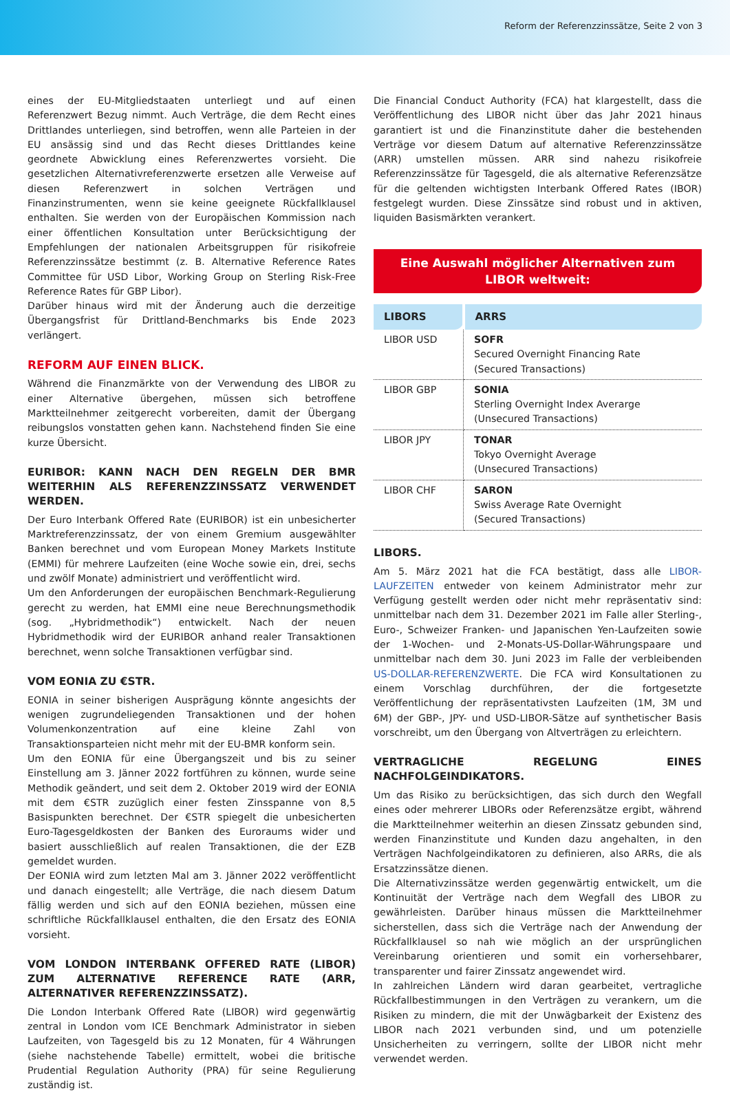Reform der Referenzzinssätze, Seite 2 von 3
eines der EU-Mitgliedstaaten unterliegt und auf einen Referenzwert Bezug nimmt. Auch Verträge, die dem Recht eines Drittlandes unterliegen, sind betroffen, wenn alle Parteien in der EU ansässig sind und das Recht dieses Drittlandes keine geordnete Abwicklung eines Referenzwertes vorsieht. Die gesetzlichen Alternativreferenzwerte ersetzen alle Verweise auf diesen Referenzwert in solchen Verträgen und Finanzinstrumenten, wenn sie keine geeignete Rückfallklausel enthalten. Sie werden von der Europäischen Kommission nach einer öffentlichen Konsultation unter Berücksichtigung der Empfehlungen der nationalen Arbeitsgruppen für risikofreie Referenzzinssätze bestimmt (z. B. Alternative Reference Rates Committee für USD Libor, Working Group on Sterling Risk-Free Reference Rates für GBP Libor).
Darüber hinaus wird mit der Änderung auch die derzeitige Übergangsfrist für Drittland-Benchmarks bis Ende 2023 verlängert.
REFORM AUF EINEN BLICK.
Während die Finanzmärkte von der Verwendung des LIBOR zu einer Alternative übergehen, müssen sich betroffene Marktteilnehmer zeitgerecht vorbereiten, damit der Übergang reibungslos vonstatten gehen kann. Nachstehend finden Sie eine kurze Übersicht.
EURIBOR: KANN NACH DEN REGELN DER BMR WEITERHIN ALS REFERENZZINSSATZ VERWENDET WERDEN.
Der Euro Interbank Offered Rate (EURIBOR) ist ein unbesicherter Marktreferenzzinssatz, der von einem Gremium ausgewählter Banken berechnet und vom European Money Markets Institute (EMMI) für mehrere Laufzeiten (eine Woche sowie ein, drei, sechs und zwölf Monate) administriert und veröffentlicht wird.
Um den Anforderungen der europäischen Benchmark-Regulierung gerecht zu werden, hat EMMI eine neue Berechnungsmethodik (sog. „Hybridmethodik“) entwickelt. Nach der neuen Hybridmethodik wird der EURIBOR anhand realer Transaktionen berechnet, wenn solche Transaktionen verfügbar sind.
VOM EONIA ZU €STR.
EONIA in seiner bisherigen Ausprägung könnte angesichts der wenigen zugrundeliegenden Transaktionen und der hohen Volumenkonzentration auf eine kleine Zahl von Transaktionsparteien nicht mehr mit der EU-BMR konform sein.
Um den EONIA für eine Übergangszeit und bis zu seiner Einstellung am 3. Jänner 2022 fortführen zu können, wurde seine Methodik geändert, und seit dem 2. Oktober 2019 wird der EONIA mit dem €STR zuzüglich einer festen Zinsspanne von 8,5 Basispunkten berechnet. Der €STR spiegelt die unbesicherten Euro-Tagesgeldkosten der Banken des Euroraums wider und basiert ausschließlich auf realen Transaktionen, die der EZB gemeldet wurden.
Der EONIA wird zum letzten Mal am 3. Jänner 2022 veröffentlicht und danach eingestellt; alle Verträge, die nach diesem Datum fällig werden und sich auf den EONIA beziehen, müssen eine schriftliche Rückfallklausel enthalten, die den Ersatz des EONIA vorsieht.
VOM LONDON INTERBANK OFFERED RATE (LIBOR) ZUM ALTERNATIVE REFERENCE RATE (ARR, ALTERNATIVER REFERENZZINSSATZ).
Die London Interbank Offered Rate (LIBOR) wird gegenwärtig zentral in London vom ICE Benchmark Administrator in sieben Laufzeiten, von Tagesgeld bis zu 12 Monaten, für 4 Währungen (siehe nachstehende Tabelle) ermittelt, wobei die britische Prudential Regulation Authority (PRA) für seine Regulierung zuständig ist.
Die Financial Conduct Authority (FCA) hat klargestellt, dass die Veröffentlichung des LIBOR nicht über das Jahr 2021 hinaus garantiert ist und die Finanzinstitute daher die bestehenden Verträge vor diesem Datum auf alternative Referenzzinssätze (ARR) umstellen müssen. ARR sind nahezu risikofreie Referenzzinssätze für Tagesgeld, die als alternative Referenzsätze für die geltenden wichtigsten Interbank Offered Rates (IBOR) festgelegt wurden. Diese Zinssätze sind robust und in aktiven, liquiden Basismärkten verankert.
Eine Auswahl möglicher Alternativen zum LIBOR weltweit:
| LIBORS | ARRS |
| --- | --- |
| LIBOR USD | SOFR Secured Overnight Financing Rate (Secured Transactions) |
| LIBOR GBP | SONIA Sterling Overnight Index Averarge (Unsecured Transactions) |
| LIBOR JPY | TONAR Tokyo Overnight Average (Unsecured Transactions) |
| LIBOR CHF | SARON Swiss Average Rate Overnight (Secured Transactions) |
LIBORS.
Am 5. März 2021 hat die FCA bestätigt, dass alle LIBOR-LAUFZEITEN entweder von keinem Administrator mehr zur Verfügung gestellt werden oder nicht mehr repräsentativ sind: unmittelbar nach dem 31. Dezember 2021 im Falle aller Sterling-, Euro-, Schweizer Franken- und Japanischen Yen-Laufzeiten sowie der 1-Wochen- und 2-Monats-US-Dollar-Währungspaare und unmittelbar nach dem 30. Juni 2023 im Falle der verbleibenden US-DOLLAR-REFERENZWERTE. Die FCA wird Konsultationen zu einem Vorschlag durchführen, der die fortgesetzte Veröffentlichung der repräsentativsten Laufzeiten (1M, 3M und 6M) der GBP-, JPY- und USD-LIBOR-Sätze auf synthetischer Basis vorschreibt, um den Übergang von Altverträgen zu erleichtern.
VERTRAGLICHE REGELUNG EINES NACHFOLGEINDIKATORS.
Um das Risiko zu berücksichtigen, das sich durch den Wegfall eines oder mehrerer LIBORs oder Referenzsätze ergibt, während die Marktteilnehmer weiterhin an diesen Zinssatz gebunden sind, werden Finanzinstitute und Kunden dazu angehalten, in den Verträgen Nachfolgeindikatoren zu definieren, also ARRs, die als Ersatzzinssätze dienen.
Die Alternativzinssätze werden gegenwärtig entwickelt, um die Kontinuität der Verträge nach dem Wegfall des LIBOR zu gewährleisten. Darüber hinaus müssen die Marktteilnehmer sicherstellen, dass sich die Verträge nach der Anwendung der Rückfallklausel so nah wie möglich an der ursprünglichen Vereinbarung orientieren und somit ein vorhersehbarer, transparenter und fairer Zinssatz angewendet wird.
In zahlreichen Ländern wird daran gearbeitet, vertragliche Rückfallbestimmungen in den Verträgen zu verankern, um die Risiken zu mindern, die mit der Unwägbarkeit der Existenz des LIBOR nach 2021 verbunden sind, und um potenzielle Unsicherheiten zu verringern, sollte der LIBOR nicht mehr verwendet werden.